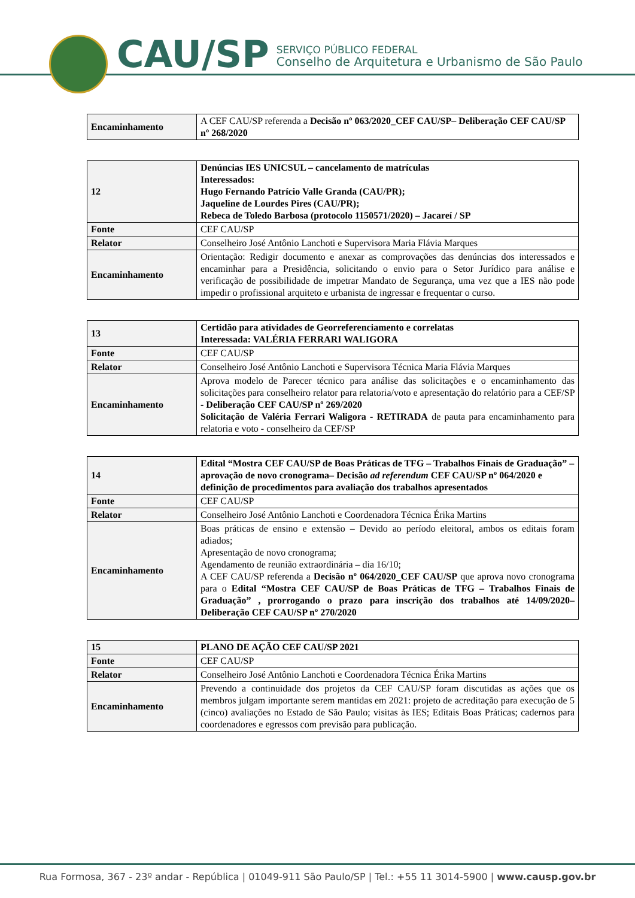CAU/SP
SERVIÇO PÚBLICO FEDERAL
Conselho de Arquitetura e Urbanismo de São Paulo
| Encaminhamento | A CEF CAU/SP referenda a Decisão nº 063/2020_CEF CAU/SP– Deliberação CEF CAU/SP nº 268/2020 |
| 12 | Denúncias IES UNICSUL – cancelamento de matrículas Interessados: Hugo Fernando Patrício Valle Granda (CAU/PR); Jaqueline de Lourdes Pires (CAU/PR); Rebeca de Toledo Barbosa (protocolo 1150571/2020) – Jacareí / SP |
| Fonte | CEF CAU/SP |
| Relator | Conselheiro José Antônio Lanchoti e Supervisora Maria Flávia Marques |
| Encaminhamento | Orientação: Redigir documento e anexar as comprovações das denúncias dos interessados e encaminhar para a Presidência, solicitando o envio para o Setor Jurídico para análise e verificação de possibilidade de impetrar Mandato de Segurança, uma vez que a IES não pode impedir o profissional arquiteto e urbanista de ingressar e frequentar o curso. |
| 13 | Certidão para atividades de Georreferenciamento e correlatas Interessada: VALÉRIA FERRARI WALIGORA |
| Fonte | CEF CAU/SP |
| Relator | Conselheiro José Antônio Lanchoti e Supervisora Técnica Maria Flávia Marques |
| Encaminhamento | Aprova modelo de Parecer técnico para análise das solicitações e o encaminhamento das solicitações para conselheiro relator para relatoria/voto e apresentação do relatório para a CEF/SP - Deliberação CEF CAU/SP nº 269/2020 Solicitação de Valéria Ferrari Waligora - RETIRADA de pauta para encaminhamento para relatoria e voto - conselheiro da CEF/SP |
| 14 | Edital “Mostra CEF CAU/SP de Boas Práticas de TFG – Trabalhos Finais de Graduação” – aprovação de novo cronograma– Decisão ad referendum CEF CAU/SP nº 064/2020 e definição de procedimentos para avaliação dos trabalhos apresentados |
| Fonte | CEF CAU/SP |
| Relator | Conselheiro José Antônio Lanchoti e Coordenadora Técnica Érika Martins |
| Encaminhamento | Boas práticas de ensino e extensão – Devido ao período eleitoral, ambos os editais foram adiados; Apresentação de novo cronograma; Agendamento de reunião extraordinária – dia 16/10; A CEF CAU/SP referenda a Decisão nº 064/2020_CEF CAU/SP que aprova novo cronograma para o Edital “Mostra CEF CAU/SP de Boas Práticas de TFG – Trabalhos Finais de Graduação” , prorrogando o prazo para inscrição dos trabalhos até 14/09/2020– Deliberação CEF CAU/SP nº 270/2020 |
| 15 | PLANO DE AÇÃO CEF CAU/SP 2021 |
| Fonte | CEF CAU/SP |
| Relator | Conselheiro José Antônio Lanchoti e Coordenadora Técnica Érika Martins |
| Encaminhamento | Prevendo a continuidade dos projetos da CEF CAU/SP foram discutidas as ações que os membros julgam importante serem mantidas em 2021: projeto de acreditação para execução de 5 (cinco) avaliações no Estado de São Paulo; visitas às IES; Editais Boas Práticas; cadernos para coordenadores e egressos com previsão para publicação. |
Rua Formosa, 367 - 23º andar - República | 01049-911 São Paulo/SP | Tel.: +55 11 3014-5900 | www.causp.gov.br